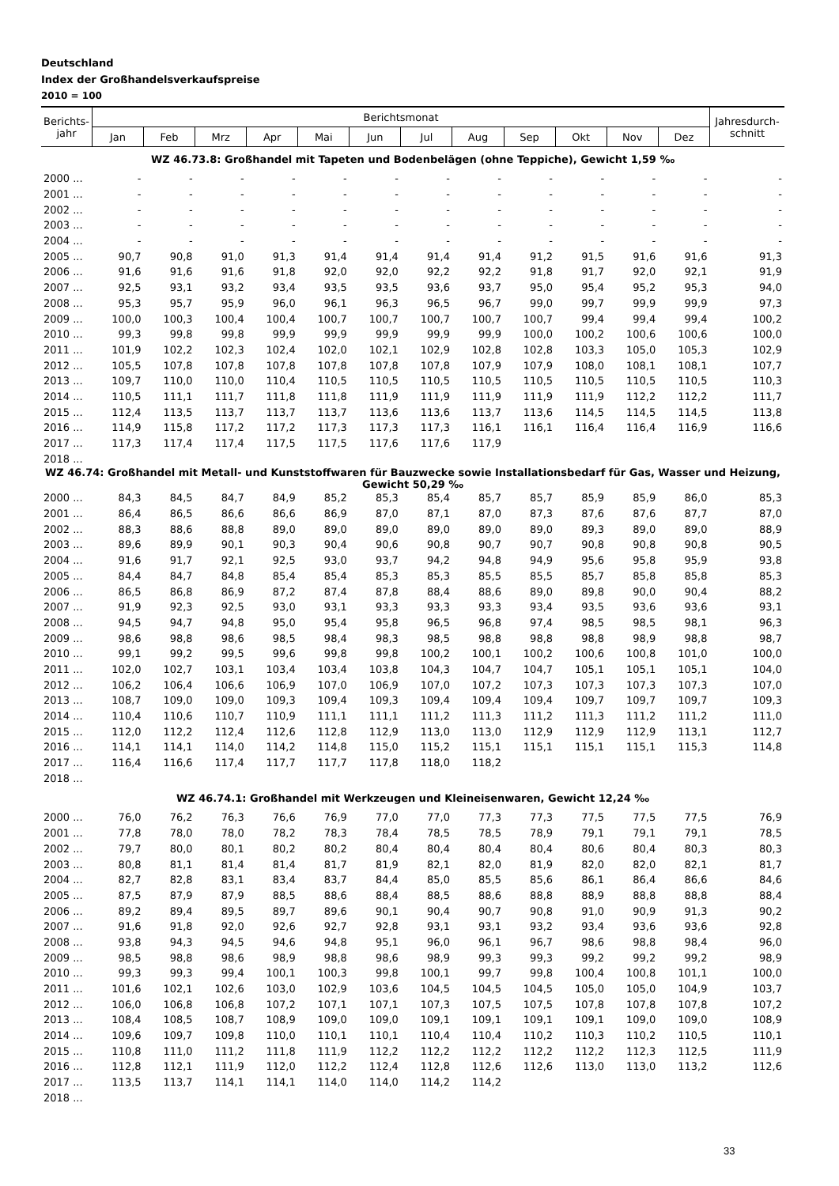Deutschland
Index der Großhandelsverkaufspreise
2010 = 100
| Berichts- jahr | Berichtsmonat | | | | | | | | | | | | Jahresdurch- schnitt |
| --- | --- | --- | --- | --- | --- | --- | --- | --- | --- | --- | --- | --- | --- |
| | Jan | Feb | Mrz | Apr | Mai | Jun | Jul | Aug | Sep | Okt | Nov | Dez | |
| WZ 46.73.8: Großhandel mit Tapeten und Bodenbelägen (ohne Teppiche), Gewicht 1,59 ‰ | | | | | | | | | | | | | |
| 2000 ... | - | - | - | - | - | - | - | - | - | - | - | - | - |
| 2001 ... | - | - | - | - | - | - | - | - | - | - | - | - | - |
| 2002 ... | - | - | - | - | - | - | - | - | - | - | - | - | - |
| 2003 ... | - | - | - | - | - | - | - | - | - | - | - | - | - |
| 2004 ... | - | - | - | - | - | - | - | - | - | - | - | - | - |
| 2005 ... | 90,7 | 90,8 | 91,0 | 91,3 | 91,4 | 91,4 | 91,4 | 91,4 | 91,2 | 91,5 | 91,6 | 91,6 | 91,3 |
| 2006 ... | 91,6 | 91,6 | 91,6 | 91,8 | 92,0 | 92,0 | 92,2 | 92,2 | 91,8 | 91,7 | 92,0 | 92,1 | 91,9 |
| 2007 ... | 92,5 | 93,1 | 93,2 | 93,4 | 93,5 | 93,5 | 93,6 | 93,7 | 95,0 | 95,4 | 95,2 | 95,3 | 94,0 |
| 2008 ... | 95,3 | 95,7 | 95,9 | 96,0 | 96,1 | 96,3 | 96,5 | 96,7 | 99,0 | 99,7 | 99,9 | 99,9 | 97,3 |
| 2009 ... | 100,0 | 100,3 | 100,4 | 100,4 | 100,7 | 100,7 | 100,7 | 100,7 | 100,7 | 99,4 | 99,4 | 99,4 | 100,2 |
| 2010 ... | 99,3 | 99,8 | 99,8 | 99,9 | 99,9 | 99,9 | 99,9 | 99,9 | 100,0 | 100,2 | 100,6 | 100,6 | 100,0 |
| 2011 ... | 101,9 | 102,2 | 102,3 | 102,4 | 102,0 | 102,1 | 102,9 | 102,8 | 102,8 | 103,3 | 105,0 | 105,3 | 102,9 |
| 2012 ... | 105,5 | 107,8 | 107,8 | 107,8 | 107,8 | 107,8 | 107,8 | 107,9 | 107,9 | 108,0 | 108,1 | 108,1 | 107,7 |
| 2013 ... | 109,7 | 110,0 | 110,0 | 110,4 | 110,5 | 110,5 | 110,5 | 110,5 | 110,5 | 110,5 | 110,5 | 110,5 | 110,3 |
| 2014 ... | 110,5 | 111,1 | 111,7 | 111,8 | 111,8 | 111,9 | 111,9 | 111,9 | 111,9 | 111,9 | 112,2 | 112,2 | 111,7 |
| 2015 ... | 112,4 | 113,5 | 113,7 | 113,7 | 113,7 | 113,6 | 113,6 | 113,7 | 113,6 | 114,5 | 114,5 | 114,5 | 113,8 |
| 2016 ... | 114,9 | 115,8 | 117,2 | 117,2 | 117,3 | 117,3 | 117,3 | 116,1 | 116,1 | 116,4 | 116,4 | 116,9 | 116,6 |
| 2017 ... | 117,3 | 117,4 | 117,4 | 117,5 | 117,5 | 117,6 | 117,6 | 117,9 | | | | | |
| 2018 ... | | | | | | | | | | | | | |
| WZ 46.74: Großhandel mit Metall- und Kunststoffwaren für Bauzwecke sowie Installationsbedarf für Gas, Wasser und Heizung, Gewicht 50,29 ‰ | | | | | | | | | | | | | |
| 2000 ... | 84,3 | 84,5 | 84,7 | 84,9 | 85,2 | 85,3 | 85,4 | 85,7 | 85,7 | 85,9 | 85,9 | 86,0 | 85,3 |
| 2001 ... | 86,4 | 86,5 | 86,6 | 86,6 | 86,9 | 87,0 | 87,1 | 87,0 | 87,3 | 87,6 | 87,6 | 87,7 | 87,0 |
| 2002 ... | 88,3 | 88,6 | 88,8 | 89,0 | 89,0 | 89,0 | 89,0 | 89,0 | 89,0 | 89,3 | 89,0 | 89,0 | 88,9 |
| 2003 ... | 89,6 | 89,9 | 90,1 | 90,3 | 90,4 | 90,6 | 90,8 | 90,7 | 90,7 | 90,8 | 90,8 | 90,8 | 90,5 |
| 2004 ... | 91,6 | 91,7 | 92,1 | 92,5 | 93,0 | 93,7 | 94,2 | 94,8 | 94,9 | 95,6 | 95,8 | 95,9 | 93,8 |
| 2005 ... | 84,4 | 84,7 | 84,8 | 85,4 | 85,4 | 85,3 | 85,3 | 85,5 | 85,5 | 85,7 | 85,8 | 85,8 | 85,3 |
| 2006 ... | 86,5 | 86,8 | 86,9 | 87,2 | 87,4 | 87,8 | 88,4 | 88,6 | 89,0 | 89,8 | 90,0 | 90,4 | 88,2 |
| 2007 ... | 91,9 | 92,3 | 92,5 | 93,0 | 93,1 | 93,3 | 93,3 | 93,3 | 93,4 | 93,5 | 93,6 | 93,6 | 93,1 |
| 2008 ... | 94,5 | 94,7 | 94,8 | 95,0 | 95,4 | 95,8 | 96,5 | 96,8 | 97,4 | 98,5 | 98,5 | 98,1 | 96,3 |
| 2009 ... | 98,6 | 98,8 | 98,6 | 98,5 | 98,4 | 98,3 | 98,5 | 98,8 | 98,8 | 98,8 | 98,9 | 98,8 | 98,7 |
| 2010 ... | 99,1 | 99,2 | 99,5 | 99,6 | 99,8 | 99,8 | 100,2 | 100,1 | 100,2 | 100,6 | 100,8 | 101,0 | 100,0 |
| 2011 ... | 102,0 | 102,7 | 103,1 | 103,4 | 103,4 | 103,8 | 104,3 | 104,7 | 104,7 | 105,1 | 105,1 | 105,1 | 104,0 |
| 2012 ... | 106,2 | 106,4 | 106,6 | 106,9 | 107,0 | 106,9 | 107,0 | 107,2 | 107,3 | 107,3 | 107,3 | 107,3 | 107,0 |
| 2013 ... | 108,7 | 109,0 | 109,0 | 109,3 | 109,4 | 109,3 | 109,4 | 109,4 | 109,4 | 109,7 | 109,7 | 109,7 | 109,3 |
| 2014 ... | 110,4 | 110,6 | 110,7 | 110,9 | 111,1 | 111,1 | 111,2 | 111,3 | 111,2 | 111,3 | 111,2 | 111,2 | 111,0 |
| 2015 ... | 112,0 | 112,2 | 112,4 | 112,6 | 112,8 | 112,9 | 113,0 | 113,0 | 112,9 | 112,9 | 112,9 | 113,1 | 112,7 |
| 2016 ... | 114,1 | 114,1 | 114,0 | 114,2 | 114,8 | 115,0 | 115,2 | 115,1 | 115,1 | 115,1 | 115,1 | 115,3 | 114,8 |
| 2017 ... | 116,4 | 116,6 | 117,4 | 117,7 | 117,7 | 117,8 | 118,0 | 118,2 | | | | | |
| 2018 ... | | | | | | | | | | | | | |
| WZ 46.74.1: Großhandel mit Werkzeugen und Kleineisenwaren, Gewicht 12,24 ‰ | | | | | | | | | | | | | |
| 2000 ... | 76,0 | 76,2 | 76,3 | 76,6 | 76,9 | 77,0 | 77,0 | 77,3 | 77,3 | 77,5 | 77,5 | 77,5 | 76,9 |
| 2001 ... | 77,8 | 78,0 | 78,0 | 78,2 | 78,3 | 78,4 | 78,5 | 78,5 | 78,9 | 79,1 | 79,1 | 79,1 | 78,5 |
| 2002 ... | 79,7 | 80,0 | 80,1 | 80,2 | 80,2 | 80,4 | 80,4 | 80,4 | 80,4 | 80,6 | 80,4 | 80,3 | 80,3 |
| 2003 ... | 80,8 | 81,1 | 81,4 | 81,4 | 81,7 | 81,9 | 82,1 | 82,0 | 81,9 | 82,0 | 82,0 | 82,1 | 81,7 |
| 2004 ... | 82,7 | 82,8 | 83,1 | 83,4 | 83,7 | 84,4 | 85,0 | 85,5 | 85,6 | 86,1 | 86,4 | 86,6 | 84,6 |
| 2005 ... | 87,5 | 87,9 | 87,9 | 88,5 | 88,6 | 88,4 | 88,5 | 88,6 | 88,8 | 88,9 | 88,8 | 88,8 | 88,4 |
| 2006 ... | 89,2 | 89,4 | 89,5 | 89,7 | 89,6 | 90,1 | 90,4 | 90,7 | 90,8 | 91,0 | 90,9 | 91,3 | 90,2 |
| 2007 ... | 91,6 | 91,8 | 92,0 | 92,6 | 92,7 | 92,8 | 93,1 | 93,1 | 93,2 | 93,4 | 93,6 | 93,6 | 92,8 |
| 2008 ... | 93,8 | 94,3 | 94,5 | 94,6 | 94,8 | 95,1 | 96,0 | 96,1 | 96,7 | 98,6 | 98,8 | 98,4 | 96,0 |
| 2009 ... | 98,5 | 98,8 | 98,6 | 98,9 | 98,8 | 98,6 | 98,9 | 99,3 | 99,3 | 99,2 | 99,2 | 99,2 | 98,9 |
| 2010 ... | 99,3 | 99,3 | 99,4 | 100,1 | 100,3 | 99,8 | 100,1 | 99,7 | 99,8 | 100,4 | 100,8 | 101,1 | 100,0 |
| 2011 ... | 101,6 | 102,1 | 102,6 | 103,0 | 102,9 | 103,6 | 104,5 | 104,5 | 104,5 | 105,0 | 105,0 | 104,9 | 103,7 |
| 2012 ... | 106,0 | 106,8 | 106,8 | 107,2 | 107,1 | 107,1 | 107,3 | 107,5 | 107,5 | 107,8 | 107,8 | 107,8 | 107,2 |
| 2013 ... | 108,4 | 108,5 | 108,7 | 108,9 | 109,0 | 109,0 | 109,1 | 109,1 | 109,1 | 109,1 | 109,0 | 109,0 | 108,9 |
| 2014 ... | 109,6 | 109,7 | 109,8 | 110,0 | 110,1 | 110,1 | 110,4 | 110,4 | 110,2 | 110,3 | 110,2 | 110,5 | 110,1 |
| 2015 ... | 110,8 | 111,0 | 111,2 | 111,8 | 111,9 | 112,2 | 112,2 | 112,2 | 112,2 | 112,2 | 112,3 | 112,5 | 111,9 |
| 2016 ... | 112,8 | 112,1 | 111,9 | 112,0 | 112,2 | 112,4 | 112,8 | 112,6 | 112,6 | 113,0 | 113,0 | 113,2 | 112,6 |
| 2017 ... | 113,5 | 113,7 | 114,1 | 114,1 | 114,0 | 114,0 | 114,2 | 114,2 | | | | | |
| 2018 ... | | | | | | | | | | | | | |
33